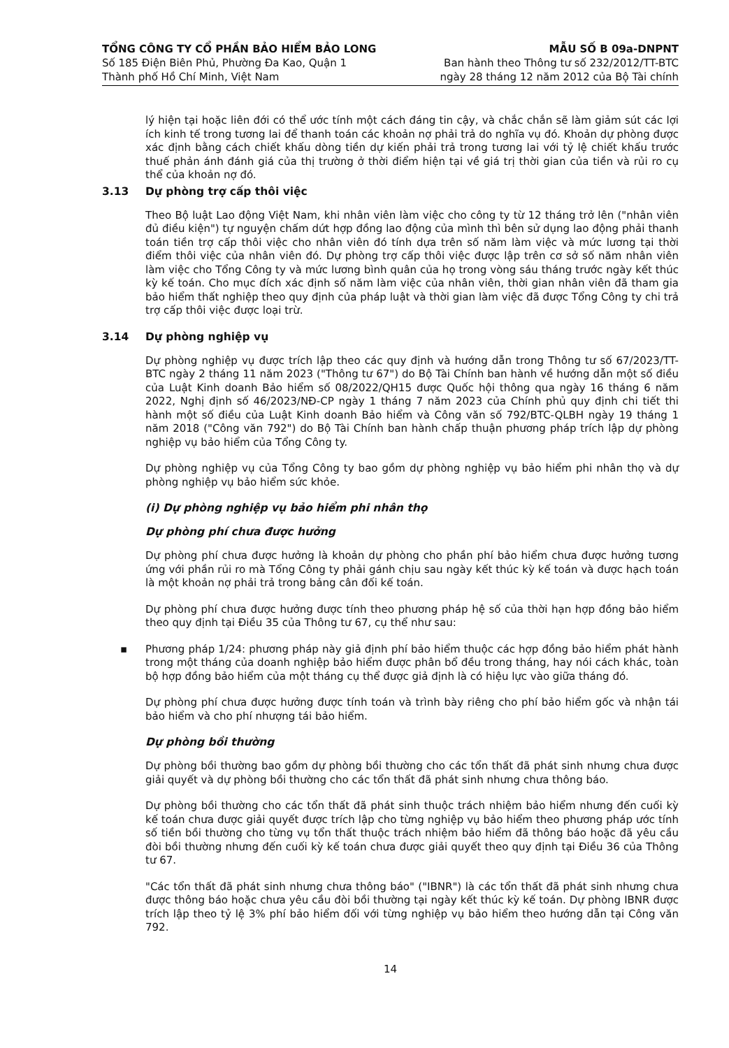TỔNG CÔNG TY CỔ PHẦN BẢO HIỂM BẢO LONG
Số 185 Điện Biên Phủ, Phường Đa Kao, Quận 1
Thành phố Hồ Chí Minh, Việt Nam
MẪU SỐ B 09a-DNPNT
Ban hành theo Thông tư số 232/2012/TT-BTC
ngày 28 tháng 12 năm 2012 của Bộ Tài chính
lý hiện tại hoặc liên đới có thể ước tính một cách đáng tin cậy, và chắc chắn sẽ làm giảm sút các lợi ích kinh tế trong tương lai để thanh toán các khoản nợ phải trả do nghĩa vụ đó. Khoản dự phòng được xác định bằng cách chiết khấu dòng tiền dự kiến phải trả trong tương lai với tỷ lệ chiết khấu trước thuế phản ánh đánh giá của thị trường ở thời điểm hiện tại về giá trị thời gian của tiền và rủi ro cụ thể của khoản nợ đó.
3.13 Dự phòng trợ cấp thôi việc
Theo Bộ luật Lao động Việt Nam, khi nhân viên làm việc cho công ty từ 12 tháng trở lên ("nhân viên đủ điều kiện") tự nguyện chấm dứt hợp đồng lao động của mình thì bên sử dụng lao động phải thanh toán tiền trợ cấp thôi việc cho nhân viên đó tính dựa trên số năm làm việc và mức lương tại thời điểm thôi việc của nhân viên đó. Dự phòng trợ cấp thôi việc được lập trên cơ sở số năm nhân viên làm việc cho Tổng Công ty và mức lương bình quân của họ trong vòng sáu tháng trước ngày kết thúc kỳ kế toán. Cho mục đích xác định số năm làm việc của nhân viên, thời gian nhân viên đã tham gia bảo hiểm thất nghiệp theo quy định của pháp luật và thời gian làm việc đã được Tổng Công ty chi trả trợ cấp thôi việc được loại trừ.
3.14 Dự phòng nghiệp vụ
Dự phòng nghiệp vụ được trích lập theo các quy định và hướng dẫn trong Thông tư số 67/2023/TT-BTC ngày 2 tháng 11 năm 2023 ("Thông tư 67") do Bộ Tài Chính ban hành về hướng dẫn một số điều của Luật Kinh doanh Bảo hiểm số 08/2022/QH15 được Quốc hội thông qua ngày 16 tháng 6 năm 2022, Nghị định số 46/2023/NĐ-CP ngày 1 tháng 7 năm 2023 của Chính phủ quy định chi tiết thi hành một số điều của Luật Kinh doanh Bảo hiểm và Công văn số 792/BTC-QLBH ngày 19 tháng 1 năm 2018 ("Công văn 792") do Bộ Tài Chính ban hành chấp thuận phương pháp trích lập dự phòng nghiệp vụ bảo hiểm của Tổng Công ty.
Dự phòng nghiệp vụ của Tổng Công ty bao gồm dự phòng nghiệp vụ bảo hiểm phi nhân thọ và dự phòng nghiệp vụ bảo hiểm sức khỏe.
(i) Dự phòng nghiệp vụ bảo hiểm phi nhân thọ
Dự phòng phí chưa được hưởng
Dự phòng phí chưa được hưởng là khoản dự phòng cho phần phí bảo hiểm chưa được hưởng tương ứng với phần rủi ro mà Tổng Công ty phải gánh chịu sau ngày kết thúc kỳ kế toán và được hạch toán là một khoản nợ phải trả trong bảng cân đối kế toán.
Dự phòng phí chưa được hưởng được tính theo phương pháp hệ số của thời hạn hợp đồng bảo hiểm theo quy định tại Điều 35 của Thông tư 67, cụ thể như sau:
▪
Phương pháp 1/24: phương pháp này giả định phí bảo hiểm thuộc các hợp đồng bảo hiểm phát hành trong một tháng của doanh nghiệp bảo hiểm được phân bổ đều trong tháng, hay nói cách khác, toàn bộ hợp đồng bảo hiểm của một tháng cụ thể được giả định là có hiệu lực vào giữa tháng đó.
Dự phòng phí chưa được hưởng được tính toán và trình bày riêng cho phí bảo hiểm gốc và nhận tái bảo hiểm và cho phí nhượng tái bảo hiểm.
Dự phòng bồi thường
Dự phòng bồi thường bao gồm dự phòng bồi thường cho các tổn thất đã phát sinh nhưng chưa được giải quyết và dự phòng bồi thường cho các tổn thất đã phát sinh nhưng chưa thông báo.
Dự phòng bồi thường cho các tổn thất đã phát sinh thuộc trách nhiệm bảo hiểm nhưng đến cuối kỳ kế toán chưa được giải quyết được trích lập cho từng nghiệp vụ bảo hiểm theo phương pháp ước tính số tiền bồi thường cho từng vụ tổn thất thuộc trách nhiệm bảo hiểm đã thông báo hoặc đã yêu cầu đòi bồi thường nhưng đến cuối kỳ kế toán chưa được giải quyết theo quy định tại Điều 36 của Thông tư 67.
"Các tổn thất đã phát sinh nhưng chưa thông báo" ("IBNR") là các tổn thất đã phát sinh nhưng chưa được thông báo hoặc chưa yêu cầu đòi bồi thường tại ngày kết thúc kỳ kế toán. Dự phòng IBNR được trích lập theo tỷ lệ 3% phí bảo hiểm đối với từng nghiệp vụ bảo hiểm theo hướng dẫn tại Công văn 792.
14